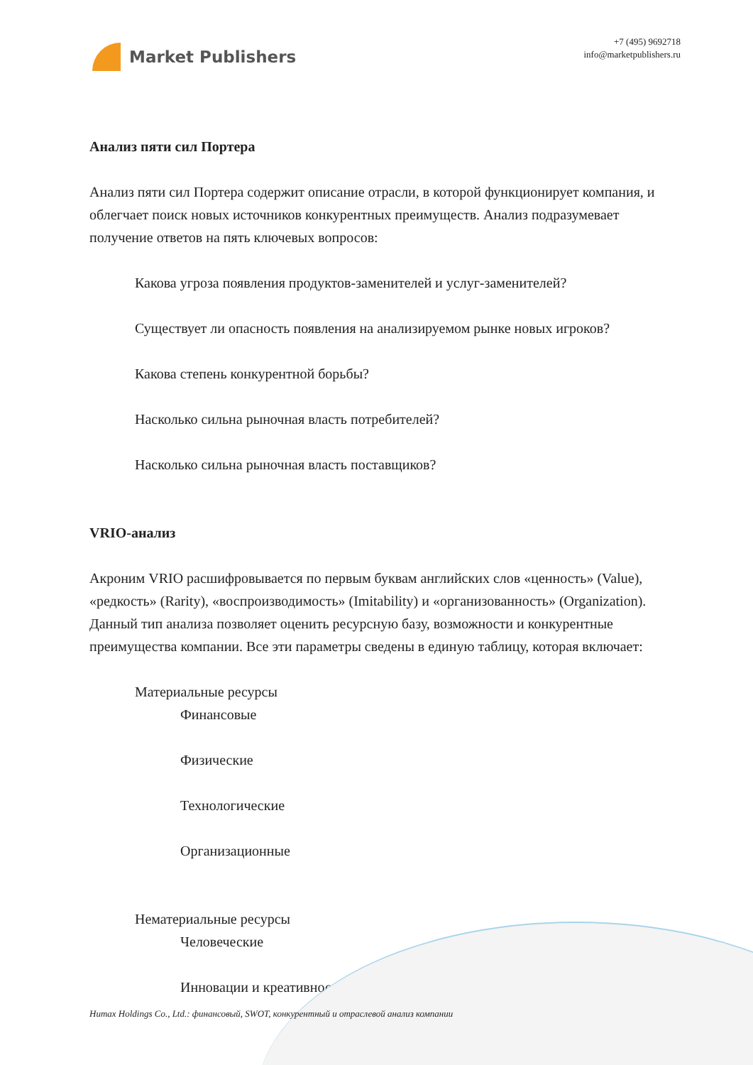Market Publishers
+7 (495) 9692718
info@marketpublishers.ru
Анализ пяти сил Портера
Анализ пяти сил Портера содержит описание отрасли, в которой функционирует компания, и облегчает поиск новых источников конкурентных преимуществ. Анализ подразумевает получение ответов на пять ключевых вопросов:
Какова угроза появления продуктов-заменителей и услуг-заменителей?
Существует ли опасность появления на анализируемом рынке новых игроков?
Какова степень конкурентной борьбы?
Насколько сильна рыночная власть потребителей?
Насколько сильна рыночная власть поставщиков?
VRIO-анализ
Акроним VRIO расшифровывается по первым буквам английских слов «ценность» (Value), «редкость» (Rarity), «воспроизводимость» (Imitability) и «организованность» (Organization). Данный тип анализа позволяет оценить ресурсную базу, возможности и конкурентные преимущества компании. Все эти параметры сведены в единую таблицу, которая включает:
Материальные ресурсы
Финансовые
Физические
Технологические
Организационные
Нематериальные ресурсы
Человеческие
Инновации и креативность
Humax Holdings Co., Ltd.: финансовый, SWOT, конкурентный и отраслевой анализ компании